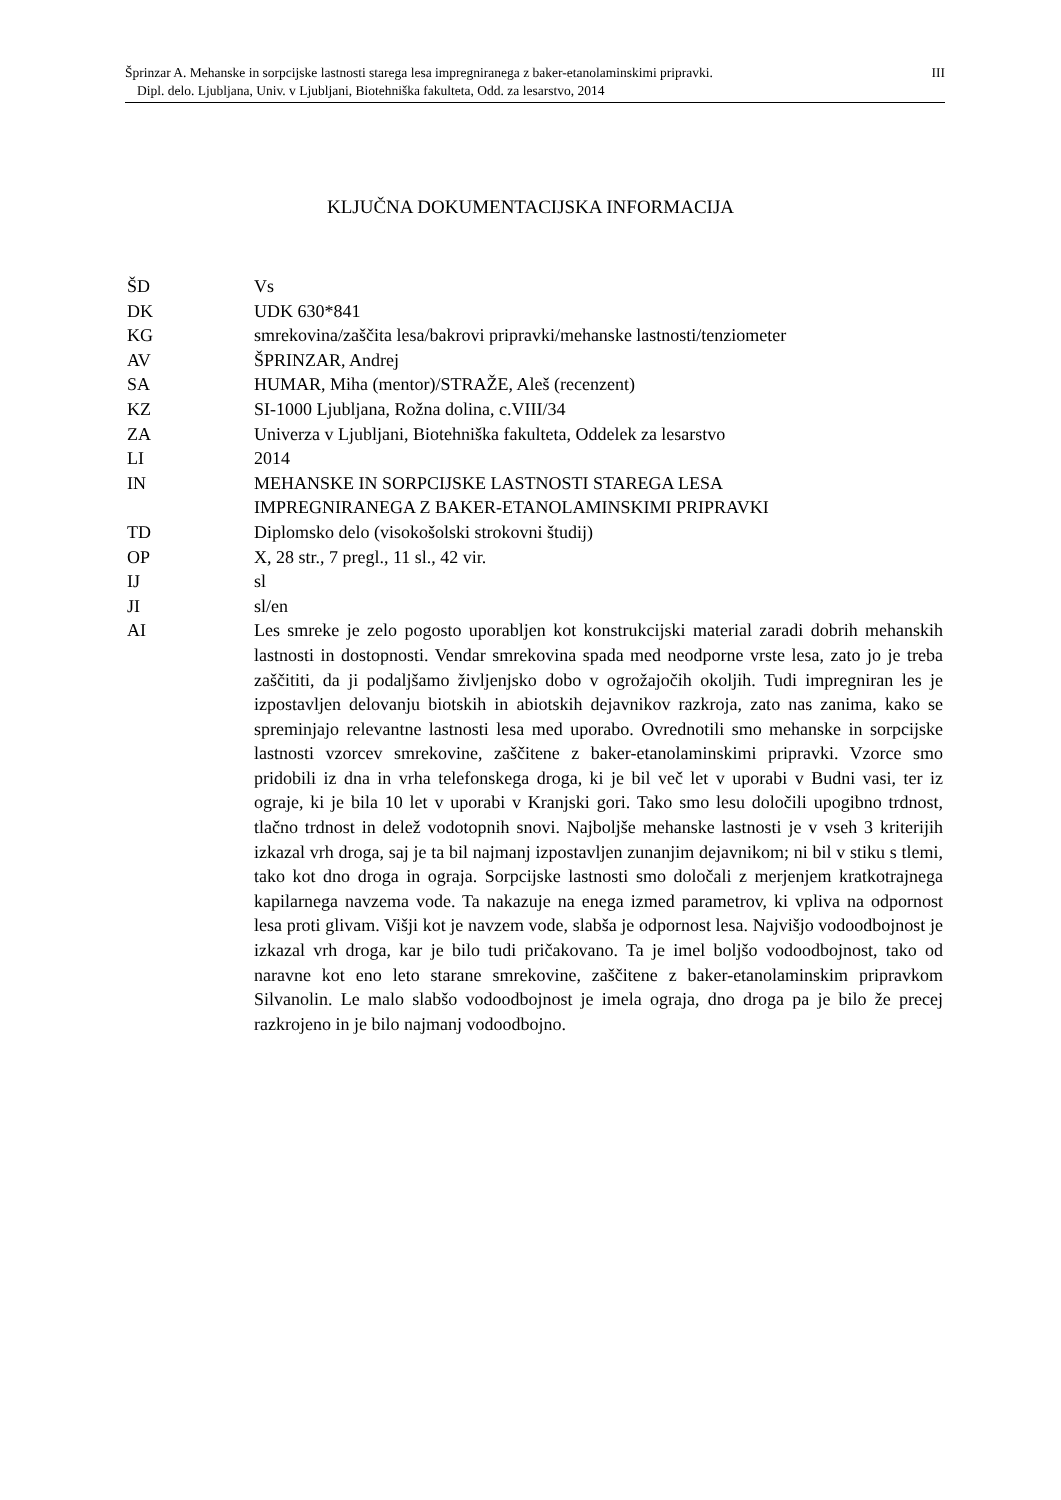Šprinzar A. Mehanske in sorpcijske lastnosti starega lesa impregniranega z baker-etanolaminskimi pripravki. III
Dipl. delo. Ljubljana, Univ. v Ljubljani, Biotehniška fakulteta, Odd. za lesarstvo, 2014
KLJUČNA DOKUMENTACIJSKA INFORMACIJA
ŠD Vs
DK UDK 630*841
KG smrekovina/zaščita lesa/bakrovi pripravki/mehanske lastnosti/tenziometer
AV ŠPRINZAR, Andrej
SA HUMAR, Miha (mentor)/STRAŽE, Aleš (recenzent)
KZ SI-1000 Ljubljana, Rožna dolina, c.VIII/34
ZA Univerza v Ljubljani, Biotehniška fakulteta, Oddelek za lesarstvo
LI 2014
IN MEHANSKE IN SORPCIJSKE LASTNOSTI STAREGA LESA
IMPREGNIRANEGA Z BAKER-ETANOLAMINSKIMI PRIPRAVKI
TD Diplomsko delo (visokošolski strokovni študij)
OP X, 28 str., 7 pregl., 11 sl., 42 vir.
IJ sl
JI sl/en
AI Les smreke je zelo pogosto uporabljen kot konstrukcijski material zaradi dobrih mehanskih lastnosti in dostopnosti. Vendar smrekovina spada med neodporne vrste lesa, zato jo je treba zaščititi, da ji podaljšamo življenjsko dobo v ogrožajočih okoljih. Tudi impregniran les je izpostavljen delovanju biotskih in abiotskih dejavnikov razkroja, zato nas zanima, kako se spreminjajo relevantne lastnosti lesa med uporabo. Ovrednotili smo mehanske in sorpcijske lastnosti vzorcev smrekovine, zaščitene z baker-etanolaminskimi pripravki. Vzorce smo pridobili iz dna in vrha telefonskega droga, ki je bil več let v uporabi v Budni vasi, ter iz ograje, ki je bila 10 let v uporabi v Kranjski gori. Tako smo lesu določili upogibno trdnost, tlačno trdnost in delež vodotopnih snovi. Najboljše mehanske lastnosti je v vseh 3 kriterijih izkazal vrh droga, saj je ta bil najmanj izpostavljen zunanjim dejavnikom; ni bil v stiku s tlemi, tako kot dno droga in ograja. Sorpcijske lastnosti smo določali z merjenjem kratkotrajnega kapilarnega navzema vode. Ta nakazuje na enega izmed parametrov, ki vpliva na odpornost lesa proti glivam. Višji kot je navzem vode, slabša je odpornost lesa. Najvišjo vodoodbojnost je izkazal vrh droga, kar je bilo tudi pričakovano. Ta je imel boljšo vodoodbojnost, tako od naravne kot eno leto starane smrekovine, zaščitene z baker-etanolaminskim pripravkom Silvanolin. Le malo slabšo vodoodbojnost je imela ograja, dno droga pa je bilo že precej razkrojeno in je bilo najmanj vodoodbojno.